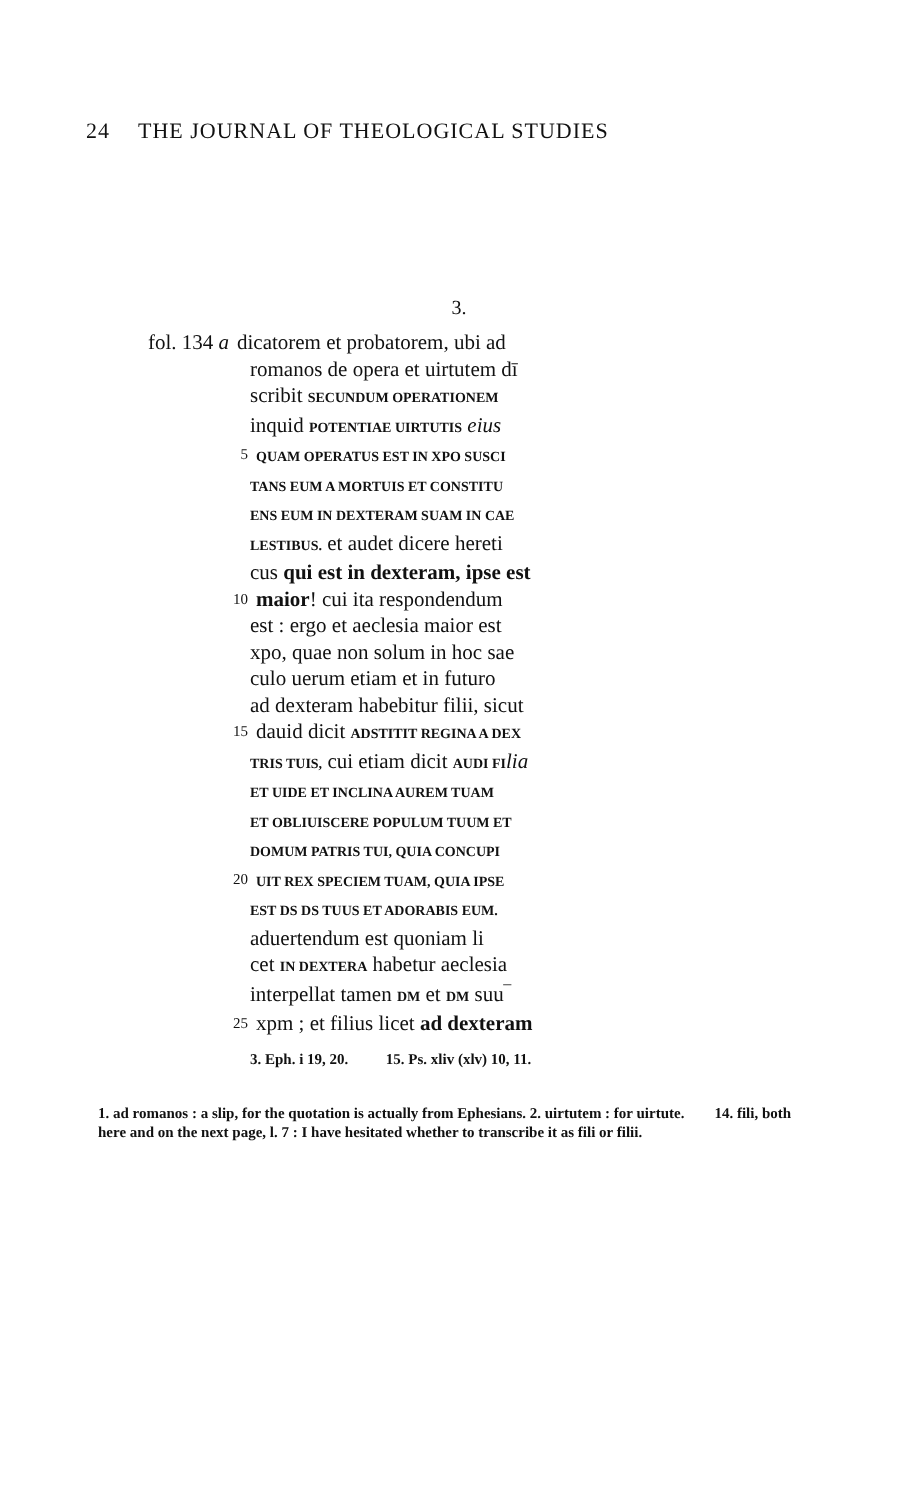24 THE JOURNAL OF THEOLOGICAL STUDIES
3.
fol. 134 a dicatorem et probatorem, ubi ad
romanos de opera et uirtutem dī
scribit SECUNDUM OPERATIONEM
inquid POTENTIAE UIRTUTIS eius
5 QUAM OPERATUS EST IN XPO SUSCI
TANS EUM A MORTUIS ET CONSTITU
ENS EUM IN DEXTERAM SUAM IN CAE
LESTIBUS. et audet dicere hereti
cus qui est in dexteram, ipse est
10
maior! cui ita respondendum
est : ergo et aeclesia maior est
xpo, quae non solum in hoc sae
culo uerum etiam et in futuro
ad dexteram habebitur filii, sicut
15
dauid dicit ADSTITIT REGINA A DEX
TRIS TUIS, cui etiam dicit AUDI FI lia
ET UIDE ET INCLINA AUREM TUAM
ET OBLIUISCERE POPULUM TUUM ET
DOMUM PATRIS TUI, QUIA CONCUPI
20 UIT REX SPECIEM TUAM, QUIA IPSE
EST DS DS TUUS ET ADORABIS EUM.
aduertendum est quoniam li
cet IN DEXTERA habetur aeclesia
interpellat tamen DM et DM suu‾
25
xpm ; et filius licet ad dexteram
3. Eph. i 19, 20. 15. Ps. xliv (xlv) 10, 11.
1. ad romanos : a slip, for the quotation is actually from Ephesians. 2. uirtutem : for uirtute. 14. fili, both here and on the next page, l. 7 : I have hesitated whether to transcribe it as fili or filii.